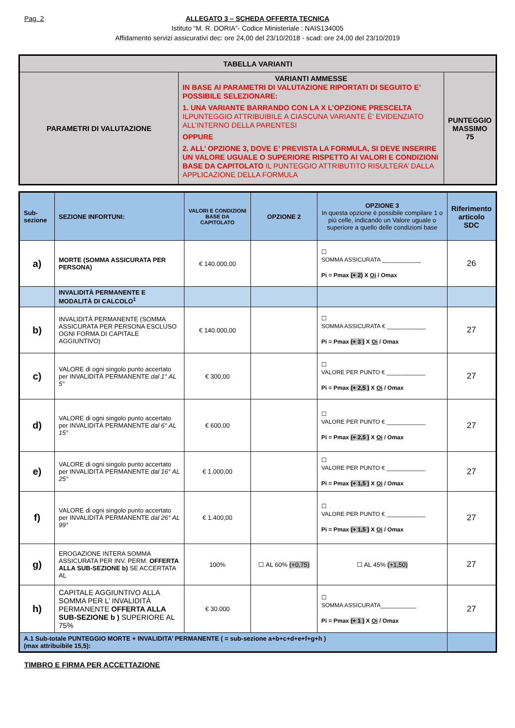Pag. 2 ALLEGATO 3 – SCHEDA OFFERTA TECNICA
Istituto “M. R. DORIA”- Codice Ministeriale : NAIS134005
Affidamento servizi assicurativi dec: ore 24,00 del 23/10/2018 - scad: ore 24,00 del 23/10/2019
| TABELLA VARIANTI | | |
| PARAMETRI DI VALUTAZIONE | VARIANTI AMMESSE IN BASE AI PARAMETRI DI VALUTAZIONE RIPORTATI DI SEGUITO E’ POSSIBILE SELEZIONARE: 1. UNA VARIANTE BARRANDO CON LA X L’OPZIONE PRESCELTA ILPUNTEGGIO ATTRIBUIBILE A CIASCUNA VARIANTE È’ EVIDENZIATO ALL’INTERNO DELLA PARENTESI OPPURE 2. ALL’ OPZIONE 3, DOVE E’ PREVISTA LA FORMULA, SI DEVE INSERIRE UN VALORE UGUALE O SUPERIORE RISPETTO AI VALORI E CONDIZIONI BASE DA CAPITOLATO IL PUNTEGGIO ATTRIBUTITO RISULTERA’ DALLA APPLICAZIONE DELLA FORMULA | PUNTEGGIO MASSIMO 75 |
| Sub-sezione | SEZIONE INFORTUNI: | VALORI E CONDIZIONI BASE DA CAPITOLATO | OPZIONE 2 | OPZIONE 3 In questa opzione è possibile compilare 1 o più celle, indicando un Valore uguale o superiore a quello delle condizioni base | Riferimento articolo SDC |
| --- | --- | --- | --- | --- | --- |
| a) | MORTE (SOMMA ASSICURATA PER PERSONA) | € 140.000,00 | | ☐ SOMMA ASSICURATA ____________ Pi = Pmax (+ 2) X Oi / Omax | 26 |
| | INVALIDITÀ PERMANENTE E MODALITÀ DI CALCOLO<sup>1</sup> | | | | |
| b) | INVALIDITÀ PERMANENTE (SOMMA ASSICURATA PER PERSONA ESCLUSO OGNI FORMA DI CAPITALE AGGIUNTIVO) | € 140.000,00 | | ☐ SOMMA ASSICURATA € ____________ Pi = Pmax (+ 3 ) X Oi / Omax | 27 |
| c) | VALORE di ogni singolo punto accertato per INVALIDITÀ PERMANENTE dal 1° AL 5° | € 300,00 | | ☐ VALORE PER PUNTO € ____________ Pi = Pmax (+ 2,5 ) X Oi / Omax | 27 |
| d) | VALORE di ogni singolo punto accertato per INVALIDITÀ PERMANENTE dal 6° AL 15° | € 600,00 | | ☐ VALORE PER PUNTO € ____________ Pi = Pmax (+ 2,5 ) X Oi / Omax | 27 |
| e) | VALORE di ogni singolo punto accertato per INVALIDITÀ PERMANENTE dal 16° AL 25° | € 1.000,00 | | ☐ VALORE PER PUNTO € ____________ Pi = Pmax (+ 1,5 ) X Oi / Omax | 27 |
| f) | VALORE di ogni singolo punto accertato per INVALIDITÀ PERMANENTE dal 26° AL 99° | € 1.400,00 | | ☐ VALORE PER PUNTO € ____________ Pi = Pmax (+ 1,5 ) X Oi / Omax | 27 |
| g) | EROGAZIONE INTERA SOMMA ASSICURATA PER INV. PERM. OFFERTA ALLA SUB-SEZIONE b) SE ACCERTATA AL | 100% | ☐ AL 60% (+0,75) | ☐ AL 45% (+1,50) | 27 |
| h) | CAPITALE AGGIUNTIVO ALLA SOMMA PER L’ INVALIDITÀ PERMANENTE OFFERTA ALLA SUB-SEZIONE b ) SUPERIORE AL 75% | € 30.000 | | ☐ SOMMA ASSICURATA___________ Pi = Pmax (+ 1 ) X Oi / Omax | 27 |
| A.1 Sub-totale PUNTEGGIO MORTE + INVALIDITA’ PERMANENTE ( = sub-sezione a+b+c+d+e+f+g+h ) (max attribuibile 15,5): | | | | | |
TIMBRO E FIRMA PER ACCETTAZIONE